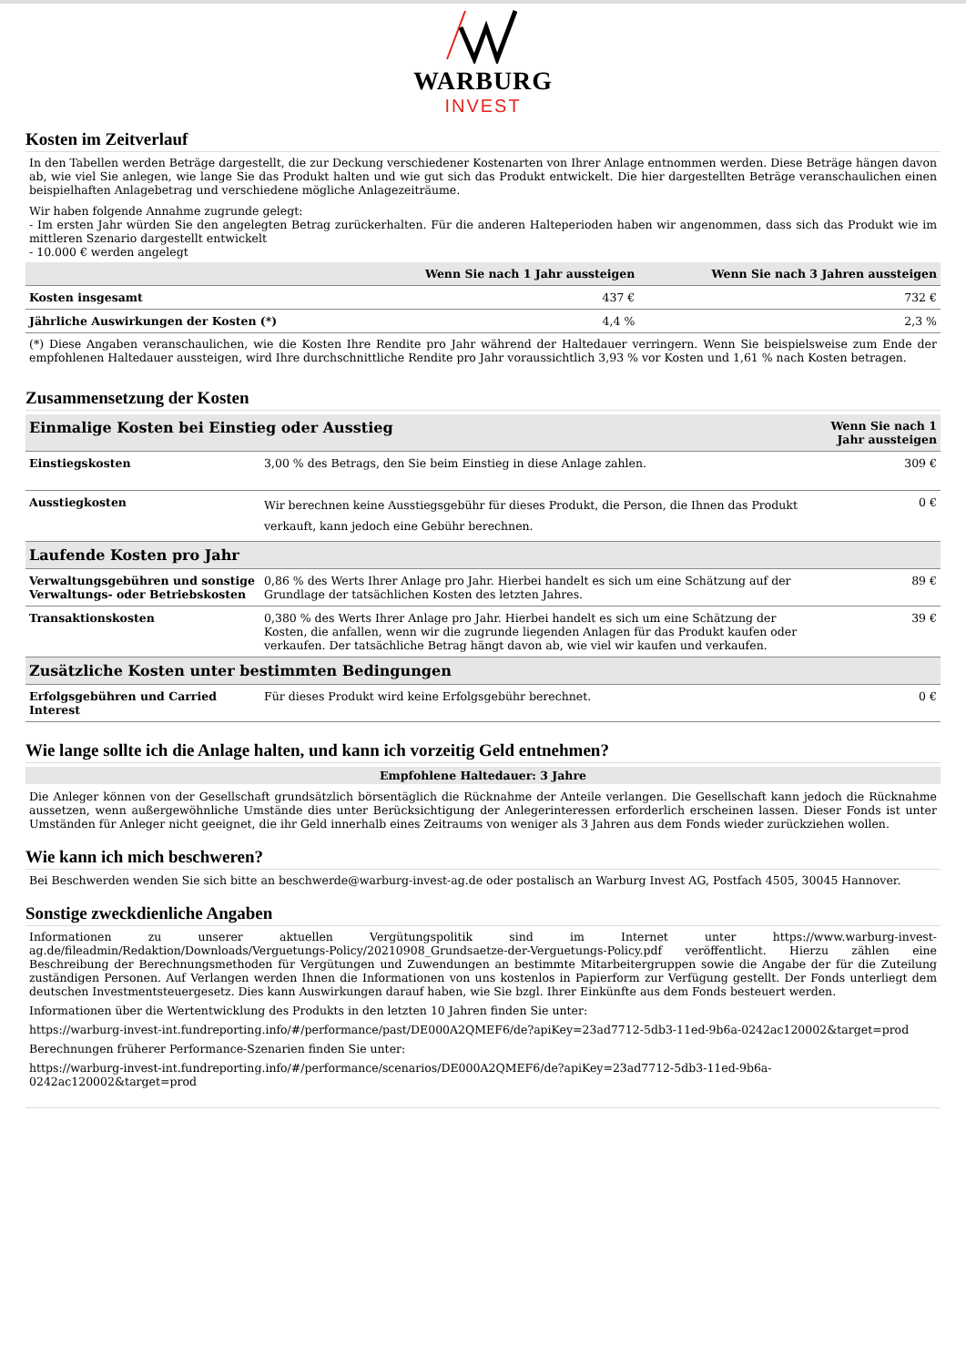WARBURG
INVEST
Kosten im Zeitverlauf
In den Tabellen werden Beträge dargestellt, die zur Deckung verschiedener Kostenarten von Ihrer Anlage entnommen werden. Diese Beträge hängen davon ab, wie viel Sie anlegen, wie lange Sie das Produkt halten und wie gut sich das Produkt entwickelt. Die hier dargestellten Beträge veranschaulichen einen beispielhaften Anlagebetrag und verschiedene mögliche Anlagezeiträume.
Wir haben folgende Annahme zugrunde gelegt:
- Im ersten Jahr würden Sie den angelegten Betrag zurückerhalten. Für die anderen Halteperioden haben wir angenommen, dass sich das Produkt wie im mittleren Szenario dargestellt entwickelt
- 10.000 € werden angelegt
| | Wenn Sie nach 1 Jahr aussteigen | Wenn Sie nach 3 Jahren aussteigen |
| --- | --- | --- |
| Kosten insgesamt | 437 € | 732 € |
| Jährliche Auswirkungen der Kosten (*) | 4,4 % | 2,3 % |
(*) Diese Angaben veranschaulichen, wie die Kosten Ihre Rendite pro Jahr während der Haltedauer verringern. Wenn Sie beispielsweise zum Ende der empfohlenen Haltedauer aussteigen, wird Ihre durchschnittliche Rendite pro Jahr voraussichtlich 3,93 % vor Kosten und 1,61 % nach Kosten betragen.
Zusammensetzung der Kosten
| Einmalige Kosten bei Einstieg oder Ausstieg | | Wenn Sie nach 1 Jahr aussteigen |
| Einstiegskosten | 3,00 % des Betrags, den Sie beim Einstieg in diese Anlage zahlen. | 309 € |
| Ausstiegkosten | Wir berechnen keine Ausstiegsgebühr für dieses Produkt, die Person, die Ihnen das Produkt verkauft, kann jedoch eine Gebühr berechnen. | 0 € |
| Laufende Kosten pro Jahr | | |
| Verwaltungsgebühren und sonstige Verwaltungs- oder Betriebskosten | 0,86 % des Werts Ihrer Anlage pro Jahr. Hierbei handelt es sich um eine Schätzung auf der Grundlage der tatsächlichen Kosten des letzten Jahres. | 89 € |
| Transaktionskosten | 0,380 % des Werts Ihrer Anlage pro Jahr. Hierbei handelt es sich um eine Schätzung der Kosten, die anfallen, wenn wir die zugrunde liegenden Anlagen für das Produkt kaufen oder verkaufen. Der tatsächliche Betrag hängt davon ab, wie viel wir kaufen und verkaufen. | 39 € |
| Zusätzliche Kosten unter bestimmten Bedingungen | | |
| Erfolgsgebühren und Carried Interest | Für dieses Produkt wird keine Erfolgsgebühr berechnet. | 0 € |
Wie lange sollte ich die Anlage halten, und kann ich vorzeitig Geld entnehmen?
Empfohlene Haltedauer: 3 Jahre
Die Anleger können von der Gesellschaft grundsätzlich börsentäglich die Rücknahme der Anteile verlangen. Die Gesellschaft kann jedoch die Rücknahme aussetzen, wenn außergewöhnliche Umstände dies unter Berücksichtigung der Anlegerinteressen erforderlich erscheinen lassen. Dieser Fonds ist unter Umständen für Anleger nicht geeignet, die ihr Geld innerhalb eines Zeitraums von weniger als 3 Jahren aus dem Fonds wieder zurückziehen wollen.
Wie kann ich mich beschweren?
Bei Beschwerden wenden Sie sich bitte an beschwerde@warburg-invest-ag.de oder postalisch an Warburg Invest AG, Postfach 4505, 30045 Hannover.
Sonstige zweckdienliche Angaben
Informationen zu unserer aktuellen Vergütungspolitik sind im Internet unter https://www.warburg-invest-ag.de/fileadmin/Redaktion/Downloads/Verguetungs-Policy/20210908_Grundsaetze-der-Verguetungs-Policy.pdf veröffentlicht. Hierzu zählen eine Beschreibung der Berechnungsmethoden für Vergütungen und Zuwendungen an bestimmte Mitarbeitergruppen sowie die Angabe der für die Zuteilung zuständigen Personen. Auf Verlangen werden Ihnen die Informationen von uns kostenlos in Papierform zur Verfügung gestellt. Der Fonds unterliegt dem deutschen Investmentsteuergesetz. Dies kann Auswirkungen darauf haben, wie Sie bzgl. Ihrer Einkünfte aus dem Fonds besteuert werden.
Informationen über die Wertentwicklung des Produkts in den letzten 10 Jahren finden Sie unter:
https://warburg-invest-int.fundreporting.info/#/performance/past/DE000A2QMEF6/de?apiKey=23ad7712-5db3-11ed-9b6a-0242ac120002&target=prod
Berechnungen früherer Performance-Szenarien finden Sie unter:
https://warburg-invest-int.fundreporting.info/#/performance/scenarios/DE000A2QMEF6/de?apiKey=23ad7712-5db3-11ed-9b6a-0242ac120002&target=prod